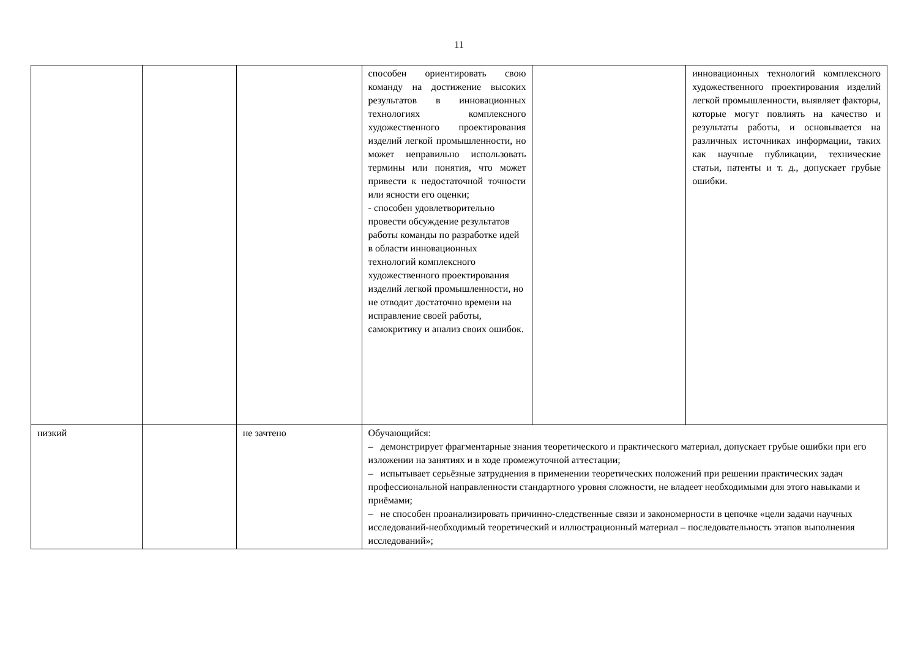11
| | | | способен ориентировать свою команду на достижение высоких результатов в инновационных технологиях комплексного художественного проектирования изделий легкой промышленности, но может неправильно использовать термины или понятия, что может привести к недостаточной точности или ясности его оценки; - способен удовлетворительно провести обсуждение результатов работы команды по разработке идей в области инновационных технологий комплексного художественного проектирования изделий легкой промышленности, но не отводит достаточно времени на исправление своей работы, самокритику и анализ своих ошибок. | | инновационных технологий комплексного художественного проектирования изделий легкой промышленности, выявляет факторы, которые могут повлиять на качество и результаты работы, и основывается на различных источниках информации, таких как научные публикации, технические статьи, патенты и т. д., допускает грубые ошибки. |
| низкий | | не зачтено | Обучающийся: – демонстрирует фрагментарные знания теоретического и практического материал, допускает грубые ошибки при его изложении на занятиях и в ходе промежуточной аттестации; – испытывает серьёзные затруднения в применении теоретических положений при решении практических задач профессиональной направленности стандартного уровня сложности, не владеет необходимыми для этого навыками и приёмами; – не способен проанализировать причинно-следственные связи и закономерности в цепочке «цели задачи научных исследований-необходимый теоретический и иллюстрационный материал – последовательность этапов выполнения исследований»; | | |